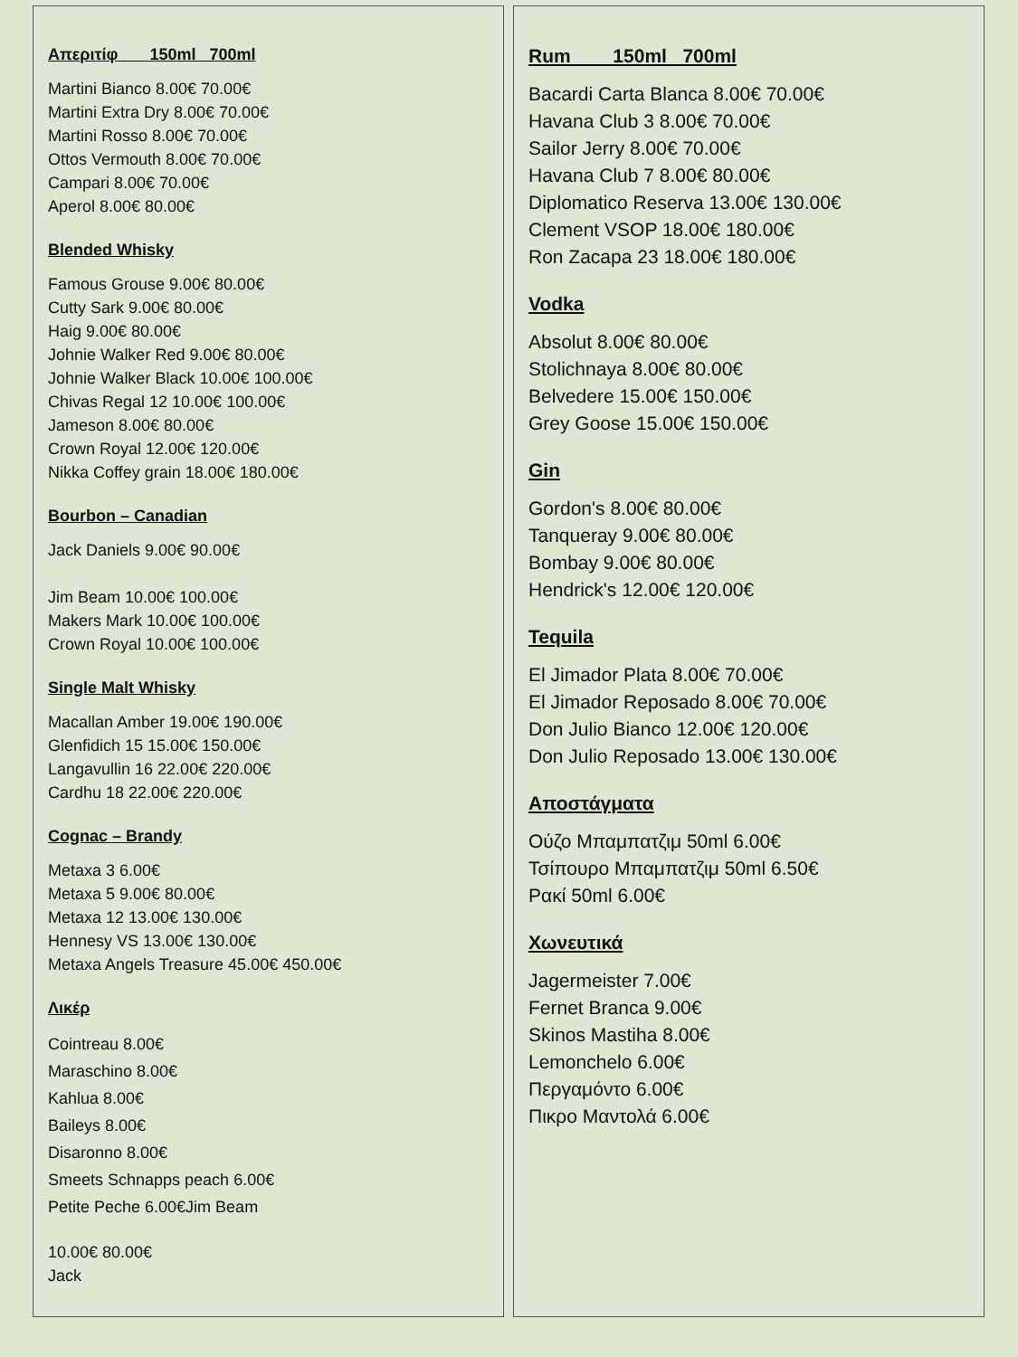Απεριτίφ 150ml 700ml
Martini Bianco 8.00€ 70.00€
Martini Extra Dry 8.00€ 70.00€
Martini Rosso 8.00€ 70.00€
Ottos Vermouth 8.00€ 70.00€
Campari 8.00€ 70.00€
Aperol 8.00€ 80.00€
Blended Whisky
Famous Grouse 9.00€ 80.00€
Cutty Sark 9.00€ 80.00€
Haig 9.00€ 80.00€
Johnie Walker Red 9.00€ 80.00€
Johnie Walker Black 10.00€ 100.00€
Chivas Regal 12 10.00€ 100.00€
Jameson 8.00€ 80.00€
Crown Royal 12.00€ 120.00€
Nikka Coffey grain 18.00€ 180.00€
Bourbon – Canadian
Jack Daniels 9.00€ 90.00€
Jim Beam 10.00€ 100.00€
Makers Mark 10.00€ 100.00€
Crown Royal 10.00€ 100.00€
Single Malt Whisky
Macallan Amber 19.00€ 190.00€
Glenfidich 15 15.00€ 150.00€
Langavullin 16 22.00€ 220.00€
Cardhu 18 22.00€ 220.00€
Cognac – Brandy
Metaxa 3 6.00€
Metaxa 5 9.00€ 80.00€
Metaxa 12 13.00€ 130.00€
Hennesy VS 13.00€ 130.00€
Metaxa Angels Treasure 45.00€ 450.00€
Λικέρ
Cointreau 8.00€
Maraschino 8.00€
Kahlua 8.00€
Baileys 8.00€
Disaronno 8.00€
Smeets Schnapps peach 6.00€
Petite Peche 6.00€Jim Beam
10.00€ 80.00€
Jack
Rum 150ml 700ml
Bacardi Carta Blanca 8.00€ 70.00€
Havana Club 3 8.00€ 70.00€
Sailor Jerry 8.00€ 70.00€
Havana Club 7 8.00€ 80.00€
Diplomatico Reserva 13.00€ 130.00€
Clement VSOP 18.00€ 180.00€
Ron Zacapa 23 18.00€ 180.00€
Vodka
Absolut 8.00€ 80.00€
Stolichnaya 8.00€ 80.00€
Belvedere 15.00€ 150.00€
Grey Goose 15.00€ 150.00€
Gin
Gordon's 8.00€ 80.00€
Tanqueray 9.00€ 80.00€
Bombay 9.00€ 80.00€
Hendrick's 12.00€ 120.00€
Tequila
El Jimador Plata 8.00€ 70.00€
El Jimador Reposado 8.00€ 70.00€
Don Julio Bianco 12.00€ 120.00€
Don Julio Reposado 13.00€ 130.00€
Αποστάγματα
Ούζο Μπαμπατζιμ 50ml 6.00€
Τσίπουρο Μπαμπατζιμ 50ml 6.50€
Ρακί 50ml 6.00€
Χωνευτικά
Jagermeister 7.00€
Fernet Branca 9.00€
Skinos Mastiha 8.00€
Lemonchelo 6.00€
Περγαμόντο 6.00€
Πικρο Μαντολά 6.00€